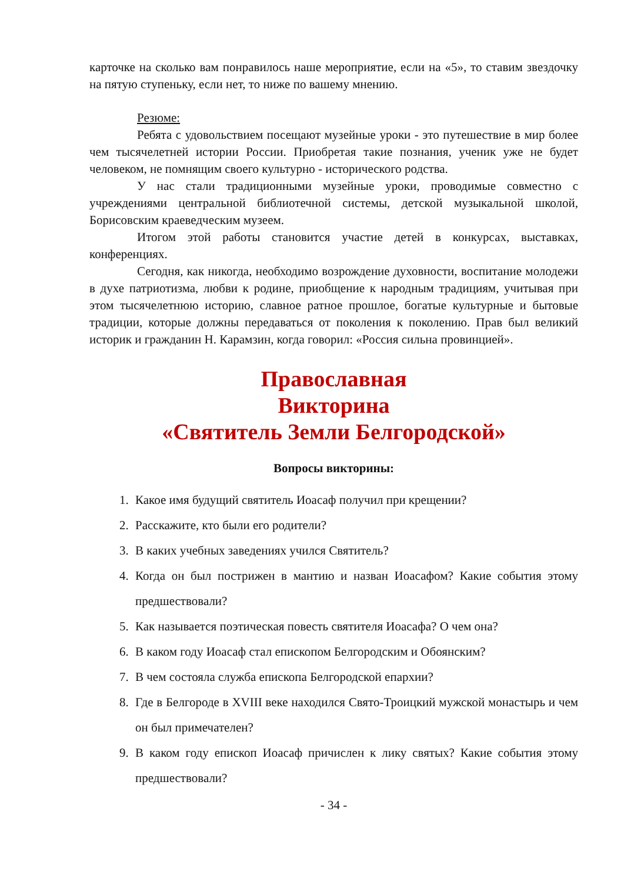карточке на сколько вам понравилось наше мероприятие, если на «5», то ставим звездочку на пятую ступеньку, если нет, то ниже по вашему мнению.
Резюме:
Ребята с удовольствием посещают музейные уроки - это путешествие в мир более чем тысячелетней истории России. Приобретая такие познания, ученик уже не будет человеком, не помнящим своего культурно - исторического родства.
У нас стали традиционными музейные уроки, проводимые совместно с учреждениями центральной библиотечной системы, детской музыкальной школой, Борисовским краеведческим музеем.
Итогом этой работы становится участие детей в конкурсах, выставках, конференциях.
Сегодня, как никогда, необходимо возрождение духовности, воспитание молодежи в духе патриотизма, любви к родине, приобщение к народным традициям, учитывая при этом тысячелетнюю историю, славное ратное прошлое, богатые культурные и бытовые традиции, которые должны передаваться от поколения к поколению. Прав был великий историк и гражданин Н. Карамзин, когда говорил: «Россия сильна провинцией».
Православная
Викторина
«Святитель Земли Белгородской»
Вопросы викторины:
1. Какое имя будущий святитель Иоасаф получил при крещении?
2. Расскажите, кто были его родители?
3. В каких учебных заведениях учился Святитель?
4. Когда он был пострижен в мантию и назван Иоасафом? Какие события этому предшествовали?
5. Как называется поэтическая повесть святителя Иоасафа? О чем она?
6. В каком году Иоасаф стал епископом Белгородским и Обоянским?
7. В чем состояла служба епископа Белгородской епархии?
8. Где в Белгороде в XVIII веке находился Свято-Троицкий мужской монастырь и чем он был примечателен?
9. В каком году епископ Иоасаф причислен к лику святых? Какие события этому предшествовали?
- 34 -